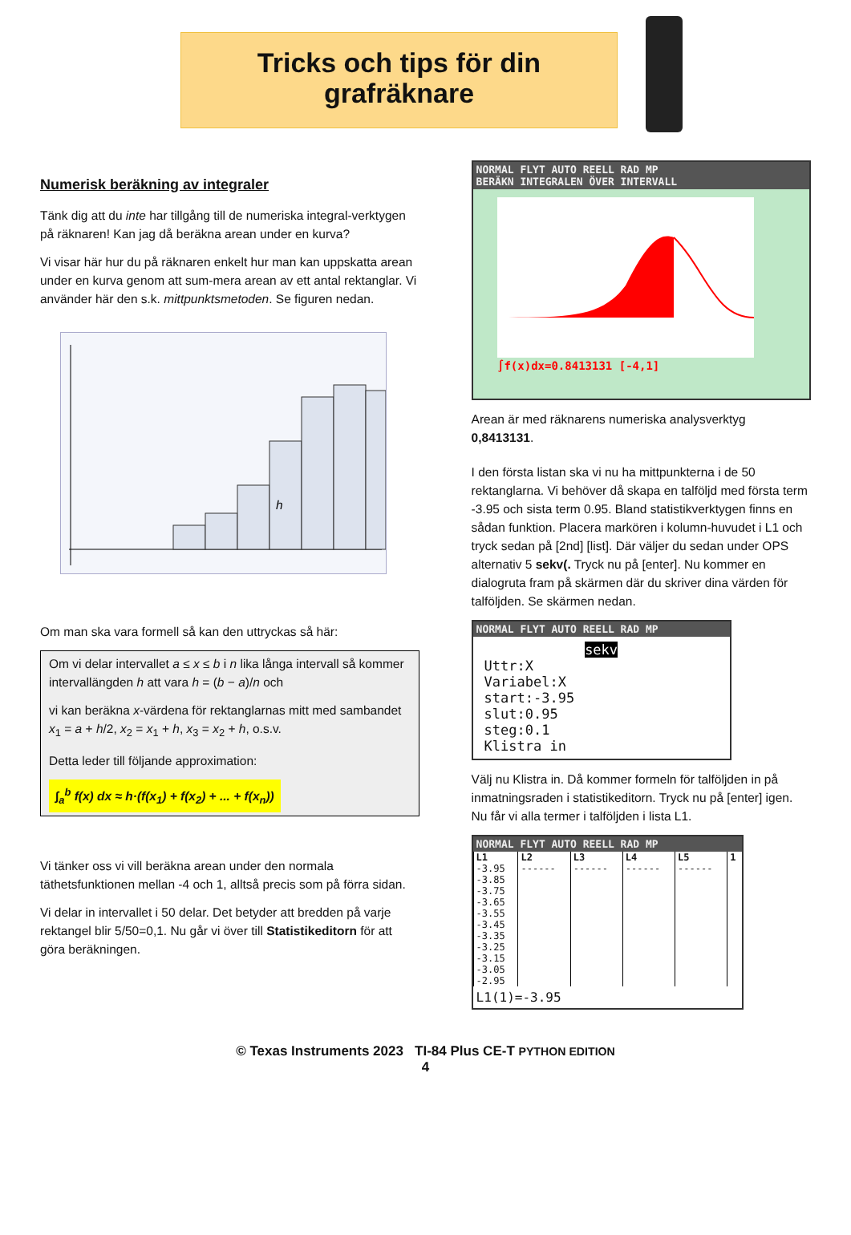Tricks och tips för din
grafräknare
Numerisk beräkning av integraler
Tänk dig att du inte har tillgång till de numeriska integral-verktygen på räknaren! Kan jag då beräkna arean under en kurva?
Vi visar här hur du på räknaren enkelt hur man kan uppskatta arean under en kurva genom att sum-mera arean av ett antal rektanglar. Vi använder här den s.k. mittpunktsmetoden. Se figuren nedan.
h
Om man ska vara formell så kan den uttryckas så här:
Om vi delar intervallet a ≤ x ≤ b i n lika långa intervall så kommer intervallängden h att vara h = (b − a)/n och
vi kan beräkna x-värdena för rektanglarnas mitt med sambandet x<sub>1</sub> = a + h/2, x<sub>2</sub> = x<sub>1</sub> + h, x<sub>3</sub> = x<sub>2</sub> + h, o.s.v.
Detta leder till följande approximation:
∫<sub>a</sub><sup>b</sup> f(x) dx ≈ h·(f(x<sub>1</sub>) + f(x<sub>2</sub>) + ... + f(x<sub>n</sub>))
Vi tänker oss vi vill beräkna arean under den normala täthetsfunktionen mellan -4 och 1, alltså precis som på förra sidan.
Vi delar in intervallet i 50 delar. Det betyder att bredden på varje rektangel blir 5/50=0,1. Nu går vi över till Statistikeditorn för att göra beräkningen.
NORMAL FLYT AUTO REELL RAD MP
BERÄKN INTEGRALEN ÖVER INTERVALL
∫f(x)dx=0.8413131 [-4,1]
Arean är med räknarens numeriska analysverktyg 0,8413131.
I den första listan ska vi nu ha mittpunkterna i de 50 rektanglarna. Vi behöver då skapa en talföljd med första term -3.95 och sista term 0.95. Bland statistikverktygen finns en sådan funktion. Placera markören i kolumn-huvudet i L1 och tryck sedan på [2nd] [list]. Där väljer du sedan under OPS alternativ 5 sekv(. Tryck nu på [enter]. Nu kommer en dialogruta fram på skärmen där du skriver dina värden för talföljden. Se skärmen nedan.
NORMAL FLYT AUTO REELL RAD MP
sekv
Uttr:X
Variabel:X
start:-3.95
slut:0.95
steg:0.1
Klistra in
Välj nu Klistra in. Då kommer formeln för talföljden in på inmatningsraden i statistikeditorn. Tryck nu på [enter] igen. Nu får vi alla termer i talföljden i lista L1.
NORMAL FLYT AUTO REELL RAD MP
| L1 | L2 | L3 | L4 | L5 | 1 |
| --- | --- | --- | --- | --- | --- |
| -3.95 | ------ | ------ | ------ | ------ | |
| -3.85 | | | | | |
| -3.75 | | | | | |
| -3.65 | | | | | |
| -3.55 | | | | | |
| -3.45 | | | | | |
| -3.35 | | | | | |
| -3.25 | | | | | |
| -3.15 | | | | | |
| -3.05 | | | | | |
| -2.95 | | | | | |
L1(1)=-3.95
© Texas Instruments 2023 TI-84 Plus CE-T PYTHON EDITION
4